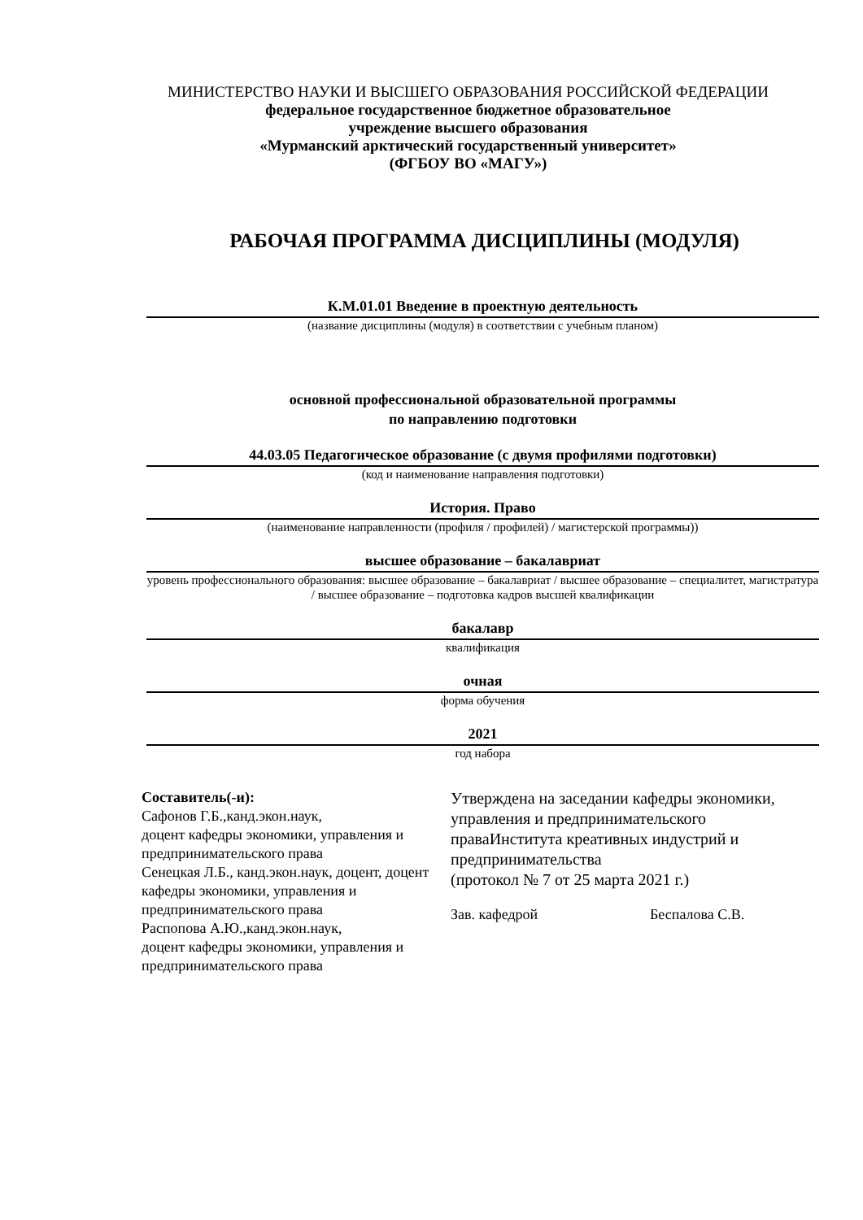МИНИСТЕРСТВО НАУКИ И ВЫСШЕГО ОБРАЗОВАНИЯ РОССИЙСКОЙ ФЕДЕРАЦИИ
федеральное государственное бюджетное образовательное
учреждение высшего образования
«Мурманский арктический государственный университет»
(ФГБОУ ВО «МАГУ»)
РАБОЧАЯ ПРОГРАММА ДИСЦИПЛИНЫ (МОДУЛЯ)
К.М.01.01 Введение в проектную деятельность
(название дисциплины (модуля) в соответствии с учебным планом)
основной профессиональной образовательной программы
по направлению подготовки
44.03.05 Педагогическое образование (с двумя профилями подготовки)
(код и наименование направления подготовки)
История. Право
(наименование направленности (профиля / профилей) / магистерской программы))
высшее образование – бакалавриат
уровень профессионального образования: высшее образование – бакалавриат / высшее образование – специалитет, магистратура / высшее образование – подготовка кадров высшей квалификации
бакалавр
квалификация
очная
форма обучения
2021
год набора
Составитель(-и):
Сафонов Г.Б.,канд.экон.наук,
доцент кафедры экономики, управления и предпринимательского права
Сенецкая Л.Б., канд.экон.наук, доцент, доцент кафедры экономики, управления и предпринимательского права
Распопова А.Ю.,канд.экон.наук,
доцент кафедры экономики, управления и предпринимательского права
Утверждена на заседании кафедры экономики, управления и предпринимательского праваИнститута креативных индустрий и предпринимательства
(протокол № 7 от 25 марта 2021 г.)
Зав. кафедрой Беспалова С.В.